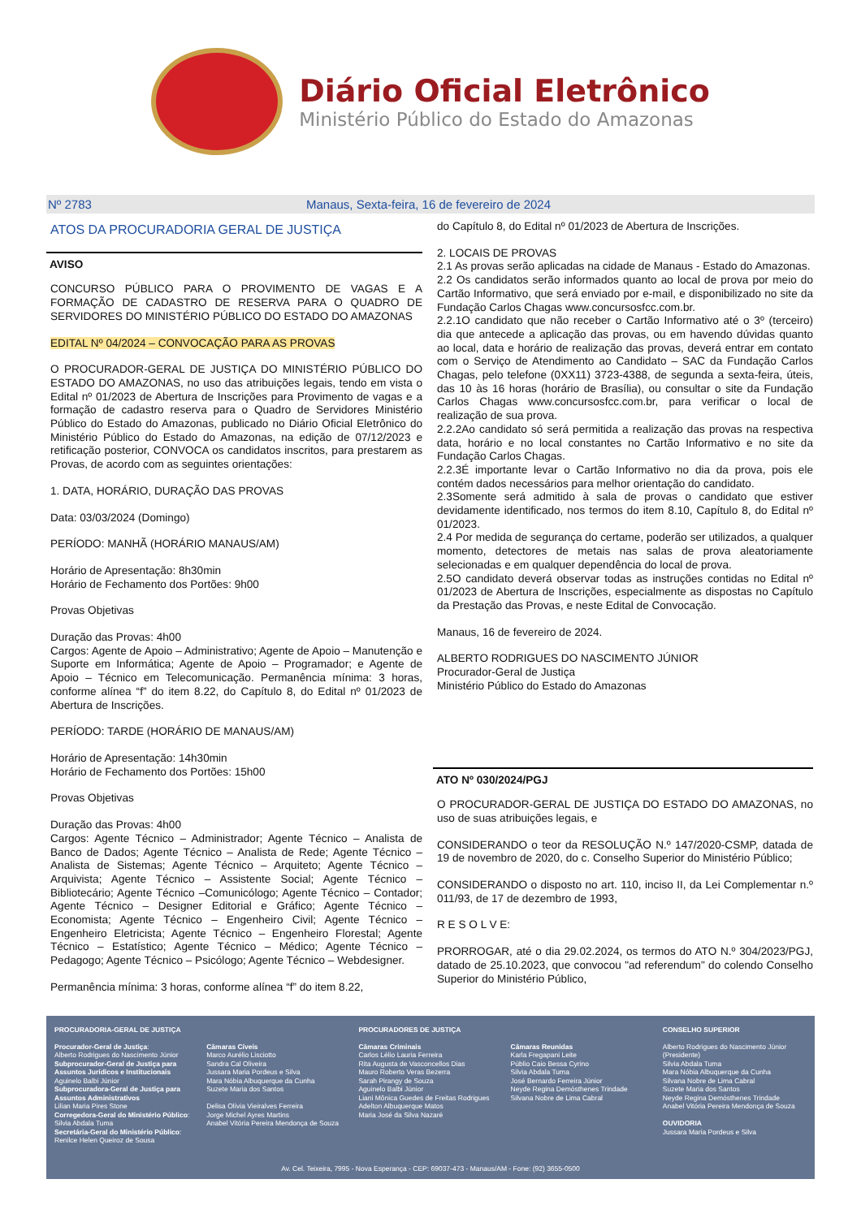Diário Oficial Eletrônico
Ministério Público do Estado do Amazonas
Nº 2783 Manaus, Sexta-feira, 16 de fevereiro de 2024
ATOS DA PROCURADORIA GERAL DE JUSTIÇA
AVISO
CONCURSO PÚBLICO PARA O PROVIMENTO DE VAGAS E A FORMAÇÃO DE CADASTRO DE RESERVA PARA O QUADRO DE SERVIDORES DO MINISTÉRIO PÚBLICO DO ESTADO DO AMAZONAS
EDITAL Nº 04/2024 – CONVOCAÇÃO PARA AS PROVAS
O PROCURADOR-GERAL DE JUSTIÇA DO MINISTÉRIO PÚBLICO DO ESTADO DO AMAZONAS, no uso das atribuições legais, tendo em vista o Edital nº 01/2023 de Abertura de Inscrições para Provimento de vagas e a formação de cadastro reserva para o Quadro de Servidores Ministério Público do Estado do Amazonas, publicado no Diário Oficial Eletrônico do Ministério Público do Estado do Amazonas, na edição de 07/12/2023 e retificação posterior, CONVOCA os candidatos inscritos, para prestarem as Provas, de acordo com as seguintes orientações:
1. DATA, HORÁRIO, DURAÇÃO DAS PROVAS
Data: 03/03/2024 (Domingo)
PERÍODO: MANHÃ (HORÁRIO MANAUS/AM)
Horário de Apresentação: 8h30min
Horário de Fechamento dos Portões: 9h00
Provas Objetivas
Duração das Provas: 4h00
Cargos: Agente de Apoio – Administrativo; Agente de Apoio – Manutenção e Suporte em Informática; Agente de Apoio – Programador; e Agente de Apoio – Técnico em Telecomunicação. Permanência mínima: 3 horas, conforme alínea “f” do item 8.22, do Capítulo 8, do Edital nº 01/2023 de Abertura de Inscrições.
PERÍODO: TARDE (HORÁRIO DE MANAUS/AM)
Horário de Apresentação: 14h30min
Horário de Fechamento dos Portões: 15h00
Provas Objetivas
Duração das Provas: 4h00
Cargos: Agente Técnico – Administrador; Agente Técnico – Analista de Banco de Dados; Agente Técnico – Analista de Rede; Agente Técnico – Analista de Sistemas; Agente Técnico – Arquiteto; Agente Técnico – Arquivista; Agente Técnico – Assistente Social; Agente Técnico – Bibliotecário; Agente Técnico –Comunicólogo; Agente Técnico – Contador; Agente Técnico – Designer Editorial e Gráfico; Agente Técnico – Economista; Agente Técnico – Engenheiro Civil; Agente Técnico – Engenheiro Eletricista; Agente Técnico – Engenheiro Florestal; Agente Técnico – Estatístico; Agente Técnico – Médico; Agente Técnico – Pedagogo; Agente Técnico – Psicólogo; Agente Técnico – Webdesigner.
Permanência mínima: 3 horas, conforme alínea “f” do item 8.22,
do Capítulo 8, do Edital nº 01/2023 de Abertura de Inscrições.
2. LOCAIS DE PROVAS
2.1 As provas serão aplicadas na cidade de Manaus - Estado do Amazonas.
2.2 Os candidatos serão informados quanto ao local de prova por meio do Cartão Informativo, que será enviado por e-mail, e disponibilizado no site da Fundação Carlos Chagas www.concursosfcc.com.br.
2.2.1O candidato que não receber o Cartão Informativo até o 3º (terceiro) dia que antecede a aplicação das provas, ou em havendo dúvidas quanto ao local, data e horário de realização das provas, deverá entrar em contato com o Serviço de Atendimento ao Candidato – SAC da Fundação Carlos Chagas, pelo telefone (0XX11) 3723-4388, de segunda a sexta-feira, úteis, das 10 às 16 horas (horário de Brasília), ou consultar o site da Fundação Carlos Chagas www.concursosfcc.com.br, para verificar o local de realização de sua prova.
2.2.2Ao candidato só será permitida a realização das provas na respectiva data, horário e no local constantes no Cartão Informativo e no site da Fundação Carlos Chagas.
2.2.3É importante levar o Cartão Informativo no dia da prova, pois ele contém dados necessários para melhor orientação do candidato.
2.3Somente será admitido à sala de provas o candidato que estiver devidamente identificado, nos termos do item 8.10, Capítulo 8, do Edital nº 01/2023.
2.4 Por medida de segurança do certame, poderão ser utilizados, a qualquer momento, detectores de metais nas salas de prova aleatoriamente selecionadas e em qualquer dependência do local de prova.
2.5O candidato deverá observar todas as instruções contidas no Edital nº 01/2023 de Abertura de Inscrições, especialmente as dispostas no Capítulo da Prestação das Provas, e neste Edital de Convocação.
Manaus, 16 de fevereiro de 2024.
ALBERTO RODRIGUES DO NASCIMENTO JÚNIOR
Procurador-Geral de Justiça
Ministério Público do Estado do Amazonas
ATO Nº 030/2024/PGJ
O PROCURADOR-GERAL DE JUSTIÇA DO ESTADO DO AMAZONAS, no uso de suas atribuições legais, e
CONSIDERANDO o teor da RESOLUÇÃO N.º 147/2020-CSMP, datada de 19 de novembro de 2020, do c. Conselho Superior do Ministério Público;
CONSIDERANDO o disposto no art. 110, inciso II, da Lei Complementar n.º 011/93, de 17 de dezembro de 1993,
R E S O L V E:
PRORROGAR, até o dia 29.02.2024, os termos do ATO N.º 304/2023/PGJ, datado de 25.10.2023, que convocou "ad referendum" do colendo Conselho Superior do Ministério Público,
PROCURADORIA-GERAL DE JUSTIÇA
Procurador-Geral de Justiça:
Alberto Rodrigues do Nascimento Júnior
Subprocurador-Geral de Justiça para Assuntos Jurídicos e Institucionais
Aguinelo Balbi Júnior
Subprocuradora-Geral de Justiça para Assuntos Administrativos
Lilian Maria Pires Stone
Corregedora-Geral do Ministério Público:
Silvia Abdala Tuma
Secretária-Geral do Ministério Público:
Renilce Helen Queiroz de Sousa
Câmaras Cíveis
Marco Aurélio Lisciotto
Sandra Cal Oliveira
Jussara Maria Pordeus e Silva
Mara Nóbia Albuquerque da Cunha
Suzete Maria dos Santos
Delisa Olívia Vieiralves Ferreira
Jorge Michel Ayres Martins
Anabel Vitória Pereira Mendonça de Souza
PROCURADORES DE JUSTIÇA
Câmaras Criminais
Carlos Lélio Lauria Ferreira
Rita Augusta de Vasconcellos Dias
Mauro Roberto Veras Bezerra
Sarah Pirangy de Souza
Aguinelo Balbi Júnior
Liani Mônica Guedes de Freitas Rodrigues
Adelton Albuquerque Matos
Maria José da Silva Nazaré
Câmaras Reunidas
Karla Fregapani Leite
Públio Caio Bessa Cyrino
Silvia Abdala Tuma
José Bernardo Ferreira Júnior
Neyde Regina Demósthenes Trindade
Silvana Nobre de Lima Cabral
CONSELHO SUPERIOR
Alberto Rodrigues do Nascimento Júnior (Presidente)
Silvia Abdala Tuma
Mara Nóbia Albuquerque da Cunha
Silvana Nobre de Lima Cabral
Suzete Maria dos Santos
Neyde Regina Demósthenes Trindade
Anabel Vitória Pereira Mendonça de Souza
OUVIDORIA
Jussara Maria Pordeus e Silva
Av. Cel. Teixeira, 7995 - Nova Esperança - CEP: 69037-473 - Manaus/AM - Fone: (92) 3655-0500